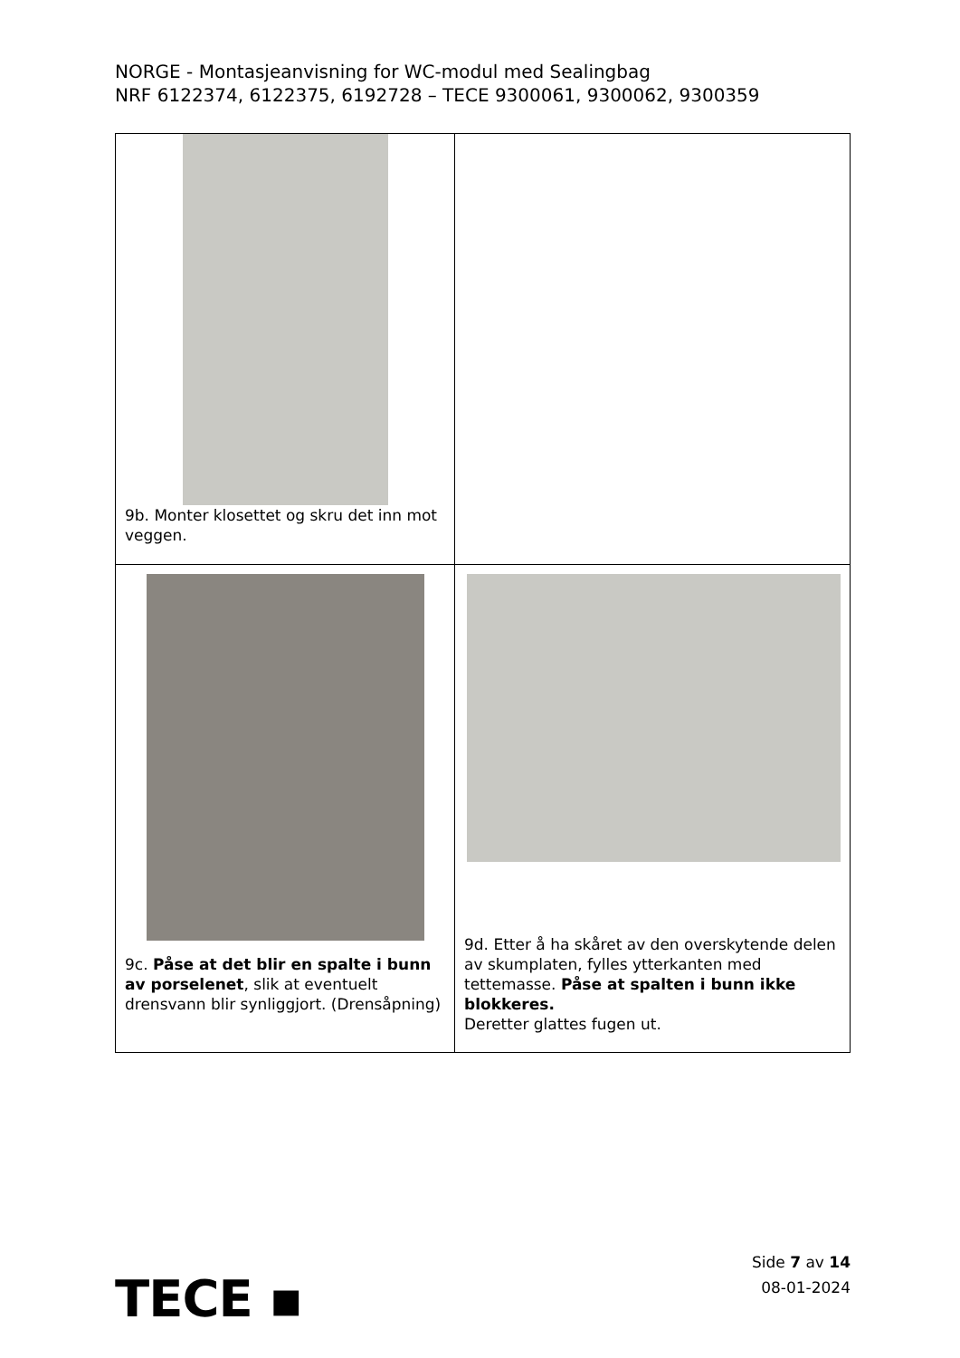NORGE - Montasjeanvisning for WC-modul med Sealingbag
NRF 6122374, 6122375, 6192728 – TECE 9300061, 9300062, 9300359
| 9b. Monter klosettet og skru det inn mot veggen. | |
| 9c. Påse at det blir en spalte i bunn av porselenet , slik at eventuelt drensvann blir synliggjort. (Drensåpning) | 9d. Etter å ha skåret av den overskytende delen av skumplaten, fylles ytterkanten med tettemasse. Påse at spalten i bunn ikke blokkeres. Deretter glattes fugen ut. |
TECE ▪
Side 7 av 14
08-01-2024